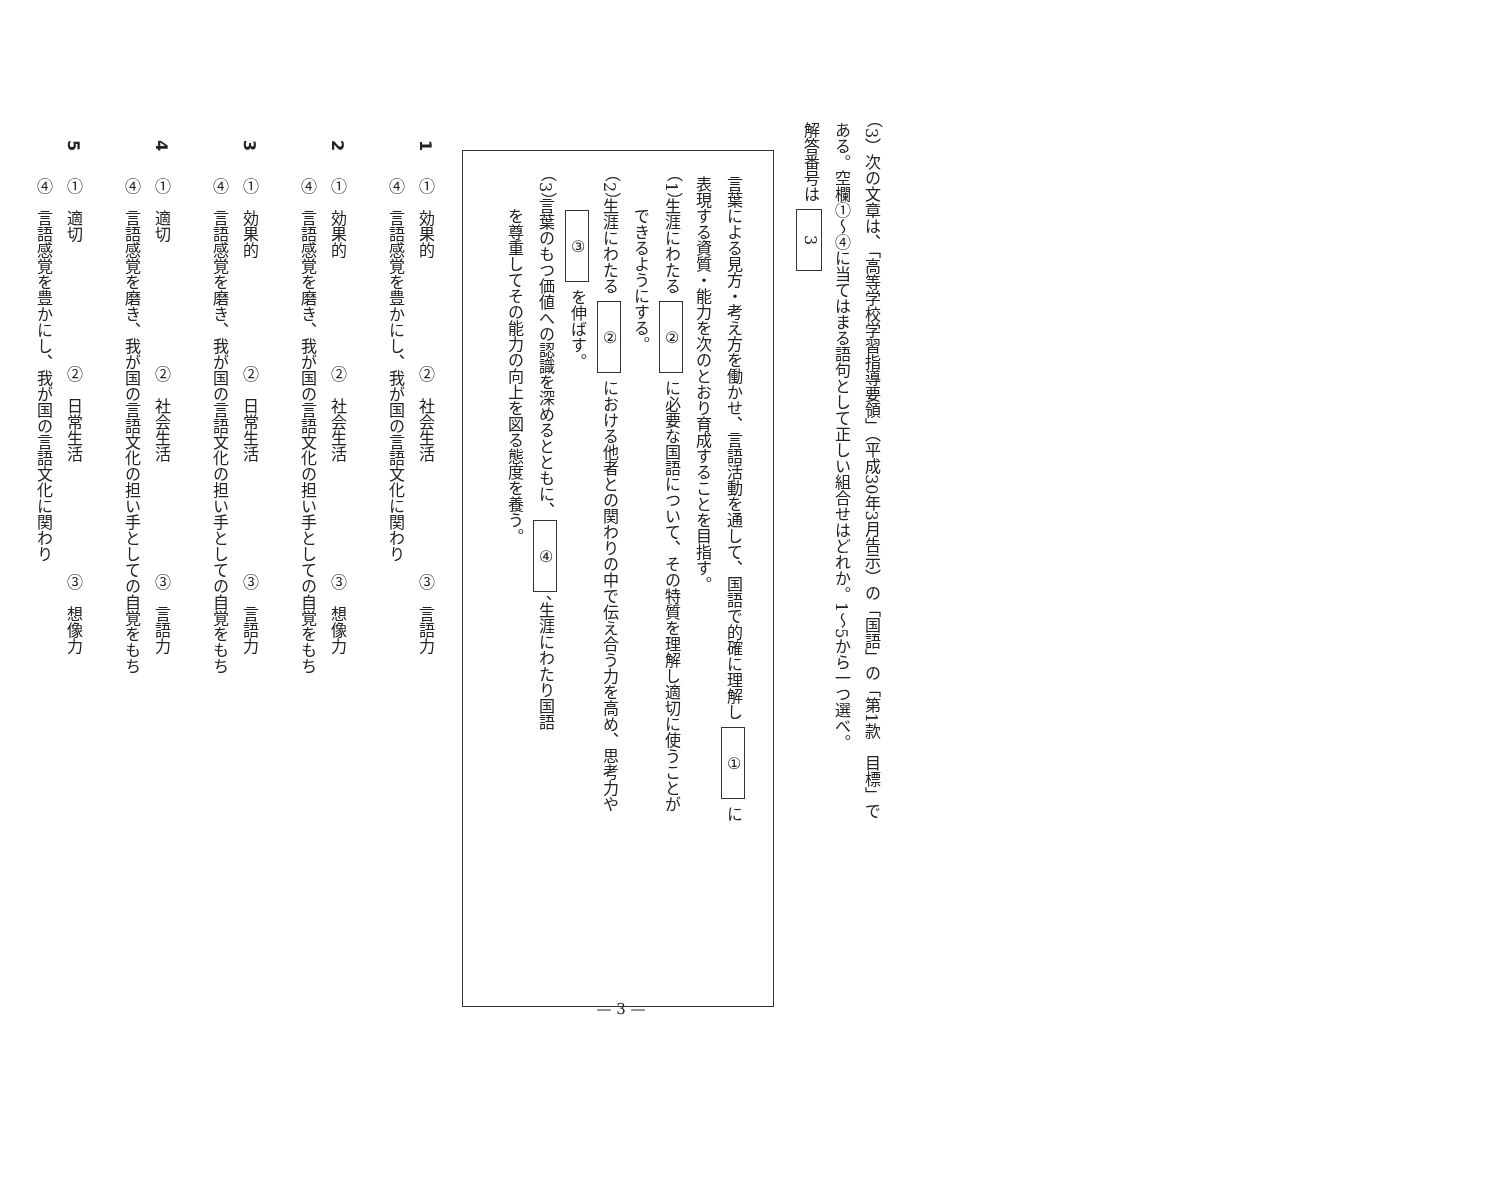（3）次の文章は、「高等学校学習指導要領」（平成30年3月告示）の「国語」の「第1款　目標」で
ある。空欄①～④に当てはまる語句として正しい組合せはどれか。1～5から一つ選べ。
解答番号は 3
言葉による見方・考え方を働かせ、言語活動を通して、国語で的確に理解し ① に
表現する資質・能力を次のとおり育成することを目指す。
（1）生涯にわたる ② に必要な国語について、その特質を理解し適切に使うことが
　　できるようにする。
（2）生涯にわたる ② における他者との関わりの中で伝え合う力を高め、思考力や
　　③ を伸ばす。
（3）言葉のもつ価値への認識を深めるとともに、 ④ 、生涯にわたり国語
　　を尊重してその能力の向上を図る態度を養う。
1①　効果的 ②　社会生活③　言語力
④　言語感覚を豊かにし、我が国の言語文化に関わり
2①　効果的 ②　社会生活③　想像力
④　言語感覚を磨き、我が国の言語文化の担い手としての自覚をもち
3①　効果的 ②　日常生活③　言語力
④　言語感覚を磨き、我が国の言語文化の担い手としての自覚をもち
4①　適切 ②　社会生活③　言語力
④　言語感覚を磨き、我が国の言語文化の担い手としての自覚をもち
5①　適切 ②　日常生活③　想像力
④　言語感覚を豊かにし、我が国の言語文化に関わり
— 3 —